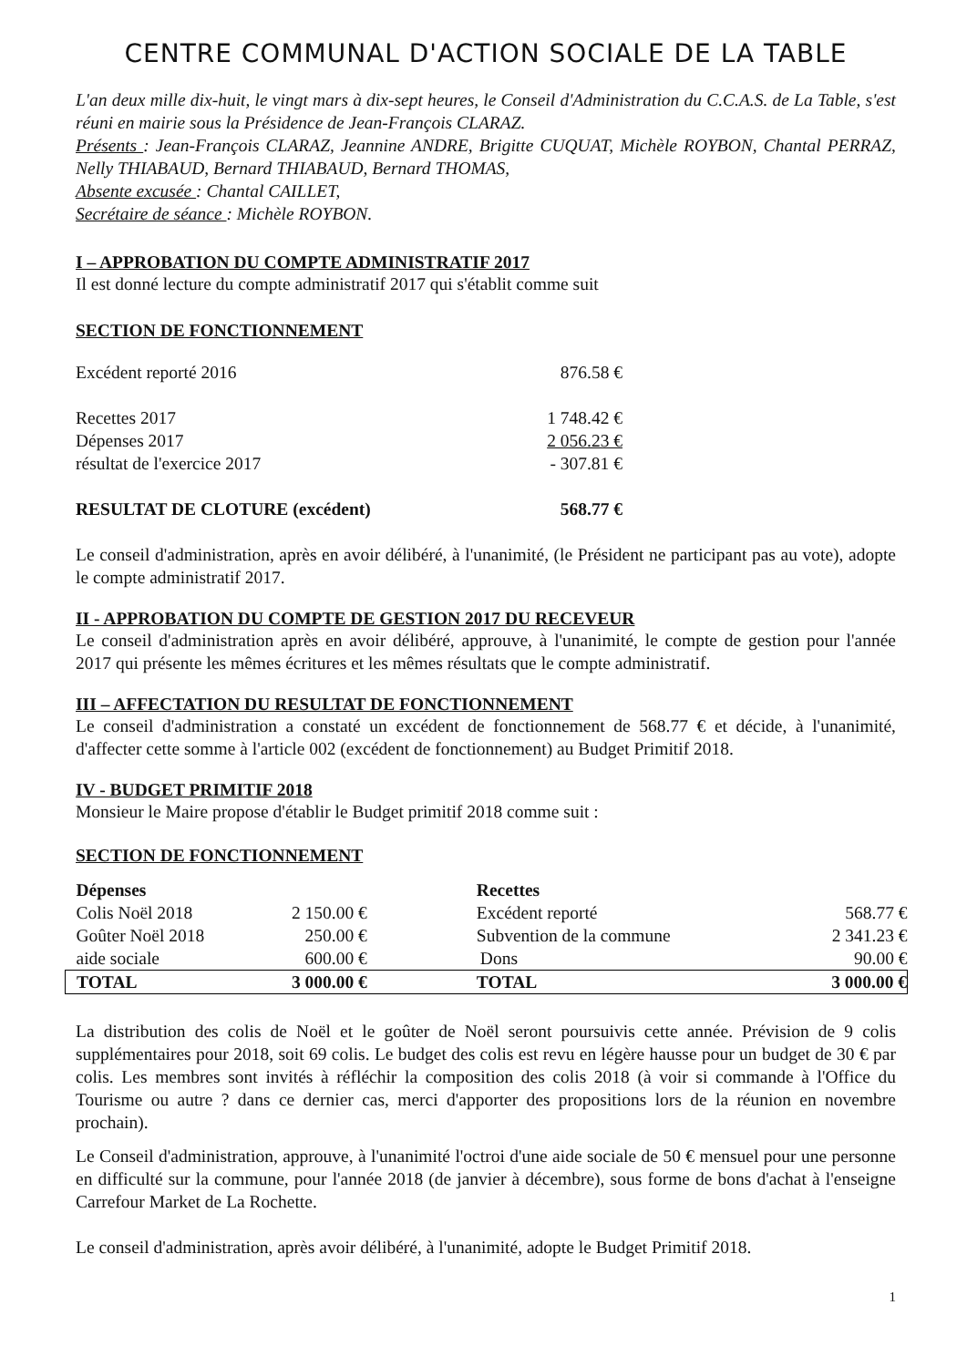CENTRE COMMUNAL D'ACTION SOCIALE DE LA TABLE
L'an deux mille dix-huit, le vingt mars à dix-sept heures, le Conseil d'Administration du C.C.A.S. de La Table, s'est réuni en mairie sous la Présidence de Jean-François CLARAZ.
Présents : Jean-François CLARAZ, Jeannine ANDRE, Brigitte CUQUAT, Michèle ROYBON, Chantal PERRAZ, Nelly THIABAUD, Bernard THIABAUD, Bernard THOMAS,
Absente excusée : Chantal CAILLET,
Secrétaire de séance : Michèle ROYBON.
I – APPROBATION DU COMPTE ADMINISTRATIF 2017
Il est donné lecture du compte administratif 2017 qui s'établit comme suit
SECTION DE FONCTIONNEMENT
| Excédent reporté 2016 | 876.58 € |
| Recettes 2017 | 1 748.42 € |
| Dépenses 2017 | 2 056.23 € |
| résultat de l'exercice 2017 | - 307.81 € |
| RESULTAT DE CLOTURE (excédent) | 568.77 € |
Le conseil d'administration, après en avoir délibéré, à l'unanimité, (le Président ne participant pas au vote), adopte le compte administratif 2017.
II - APPROBATION DU COMPTE DE GESTION 2017 DU RECEVEUR
Le conseil d'administration après en avoir délibéré, approuve, à l'unanimité, le compte de gestion pour l'année 2017 qui présente les mêmes écritures et les mêmes résultats que le compte administratif.
III – AFFECTATION DU RESULTAT DE FONCTIONNEMENT
Le conseil d'administration a constaté un excédent de fonctionnement de 568.77 € et décide, à l'unanimité, d'affecter cette somme à l'article 002 (excédent de fonctionnement) au Budget Primitif 2018.
IV - BUDGET PRIMITIF 2018
Monsieur le Maire propose d'établir le Budget primitif 2018 comme suit :
SECTION DE FONCTIONNEMENT
| Dépenses | | Recettes | |
| --- | --- | --- | --- |
| Colis Noël 2018 | 2 150.00 € | Excédent reporté | 568.77 € |
| Goûter Noël 2018 | 250.00 € | Subvention de la commune | 2 341.23 € |
| aide sociale | 600.00 € | Dons | 90.00 € |
| TOTAL | 3 000.00 € | TOTAL | 3 000.00 € |
La distribution des colis de Noël et le goûter de Noël seront poursuivis cette année. Prévision de 9 colis supplémentaires pour 2018, soit 69 colis. Le budget des colis est revu en légère hausse pour un budget de 30 € par colis. Les membres sont invités à réfléchir la composition des colis 2018 (à voir si commande à l'Office du Tourisme ou autre ? dans ce dernier cas, merci d'apporter des propositions lors de la réunion en novembre prochain).
Le Conseil d'administration, approuve, à l'unanimité l'octroi d'une aide sociale de 50 € mensuel pour une personne en difficulté sur la commune, pour l'année 2018 (de janvier à décembre), sous forme de bons d'achat à l'enseigne Carrefour Market de La Rochette.
Le conseil d'administration, après avoir délibéré, à l'unanimité, adopte le Budget Primitif 2018.
1